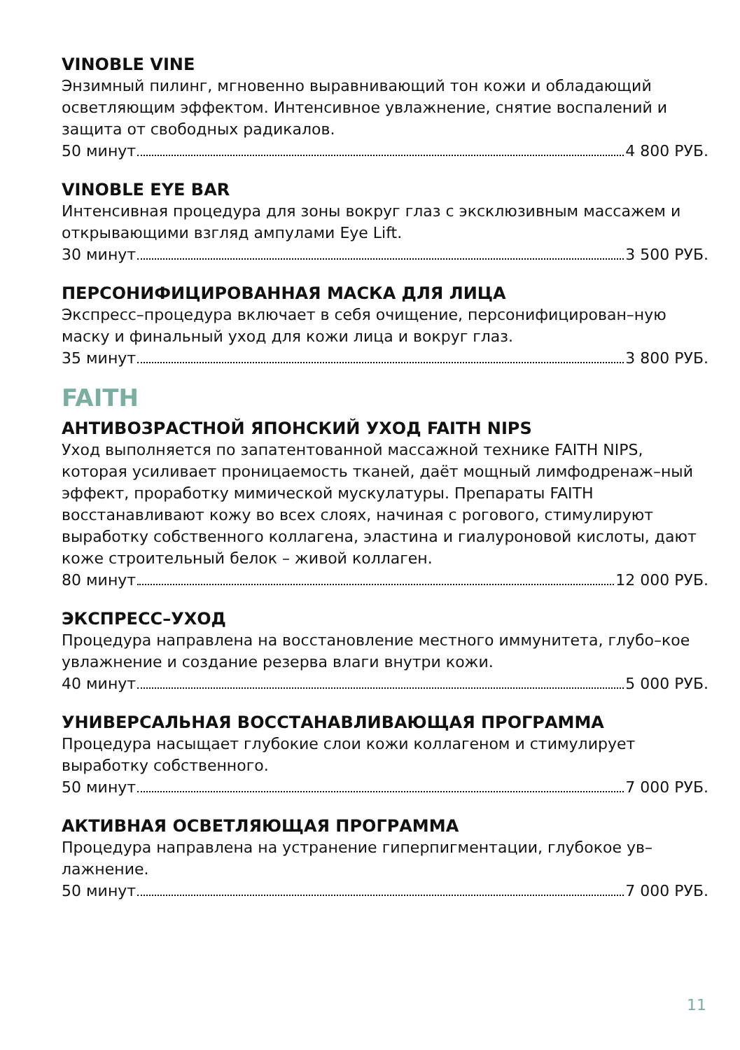VINOBLE VINE
Энзимный пилинг, мгновенно выравнивающий тон кожи и обладающий осветляющим эффектом. Интенсивное увлажнение, снятие воспалений и защита от свободных радикалов.
50 минут 4 800 РУБ.
VINOBLE EYE BAR
Интенсивная процедура для зоны вокруг глаз с эксклюзивным массажем и открывающими взгляд ампулами Eye Lift.
30 минут 3 500 РУБ.
ПЕРСОНИФИЦИРОВАННАЯ МАСКА ДЛЯ ЛИЦА
Экспресс–процедура включает в себя очищение, персонифицирован–ную маску и финальный уход для кожи лица и вокруг глаз.
35 минут 3 800 РУБ.
FAITH
АНТИВОЗРАСТНОЙ ЯПОНСКИЙ УХОД FAITH NIPS
Уход выполняется по запатентованной массажной технике FAITH NIPS, которая усиливает проницаемость тканей, даёт мощный лимфодренаж–ный эффект, проработку мимической мускулатуры. Препараты FAITH восстанавливают кожу во всех слоях, начиная с рогового, стимулируют выработку собственного коллагена, эластина и гиалуроновой кислоты, дают коже строительный белок – живой коллаген.
80 минут 12 000 РУБ.
ЭКСПРЕСС–УХОД
Процедура направлена на восстановление местного иммунитета, глубо–кое увлажнение и создание резерва влаги внутри кожи.
40 минут 5 000 РУБ.
УНИВЕРСАЛЬНАЯ ВОССТАНАВЛИВАЮЩАЯ ПРОГРАММА
Процедура насыщает глубокие слои кожи коллагеном и стимулирует выработку собственного.
50 минут 7 000 РУБ.
АКТИВНАЯ ОСВЕТЛЯЮЩАЯ ПРОГРАММА
Процедура направлена на устранение гиперпигментации, глубокое ув–лажнение.
50 минут 7 000 РУБ.
11